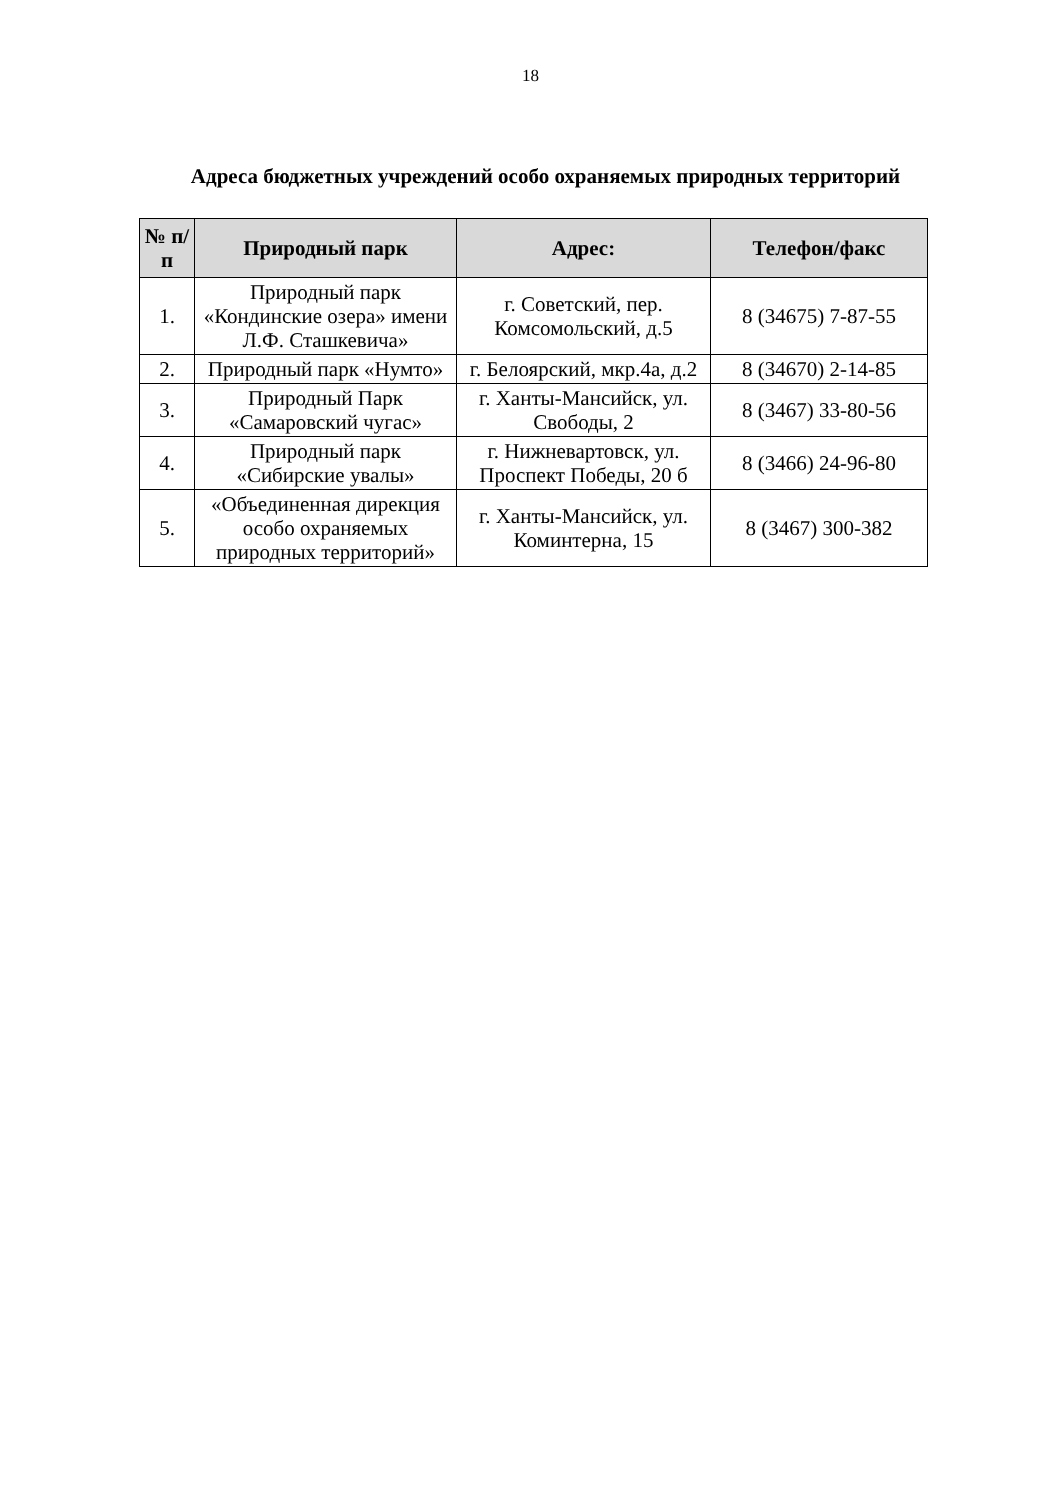18
Адреса бюджетных учреждений особо охраняемых природных территорий
| № п/п | Природный парк | Адрес: | Телефон/факс |
| --- | --- | --- | --- |
| 1. | Природный парк «Кондинские озера» имени Л.Ф. Сташкевича» | г. Советский, пер. Комсомольский, д.5 | 8 (34675) 7-87-55 |
| 2. | Природный парк «Нумто» | г. Белоярский, мкр.4а, д.2 | 8 (34670) 2-14-85 |
| 3. | Природный Парк «Самаровский чугас» | г. Ханты-Мансийск, ул. Свободы, 2 | 8 (3467) 33-80-56 |
| 4. | Природный парк «Сибирские увалы» | г. Нижневартовск, ул. Проспект Победы, 20 б | 8 (3466) 24-96-80 |
| 5. | «Объединенная дирекция особо охраняемых природных территорий» | г. Ханты-Мансийск, ул. Коминтерна, 15 | 8 (3467) 300-382 |